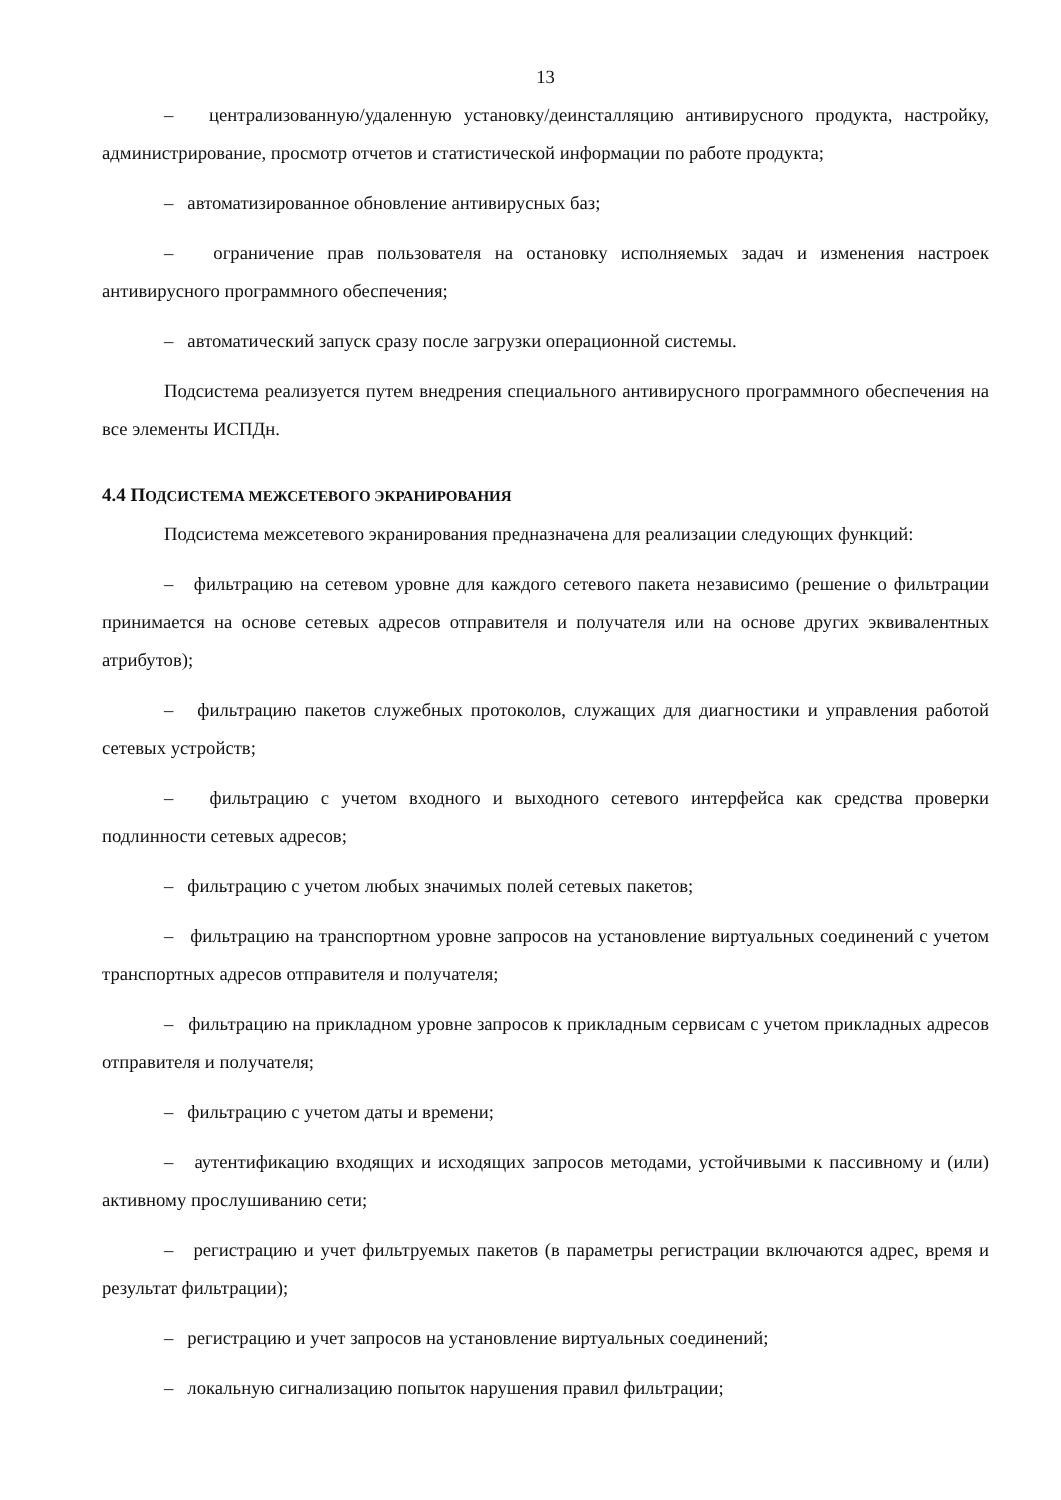13
– централизованную/удаленную установку/деинсталляцию антивирусного продукта, настройку, администрирование, просмотр отчетов и статистической информации по работе продукта;
– автоматизированное обновление антивирусных баз;
– ограничение прав пользователя на остановку исполняемых задач и изменения настроек антивирусного программного обеспечения;
– автоматический запуск сразу после загрузки операционной системы.
Подсистема реализуется путем внедрения специального антивирусного программного обеспечения на все элементы ИСПДн.
4.4 ПОДСИСТЕМА МЕЖСЕТЕВОГО ЭКРАНИРОВАНИЯ
Подсистема межсетевого экранирования предназначена для реализации следующих функций:
– фильтрацию на сетевом уровне для каждого сетевого пакета независимо (решение о фильтрации принимается на основе сетевых адресов отправителя и получателя или на основе других эквивалентных атрибутов);
– фильтрацию пакетов служебных протоколов, служащих для диагностики и управления работой сетевых устройств;
– фильтрацию с учетом входного и выходного сетевого интерфейса как средства проверки подлинности сетевых адресов;
– фильтрацию с учетом любых значимых полей сетевых пакетов;
– фильтрацию на транспортном уровне запросов на установление виртуальных соединений с учетом транспортных адресов отправителя и получателя;
– фильтрацию на прикладном уровне запросов к прикладным сервисам с учетом прикладных адресов отправителя и получателя;
– фильтрацию с учетом даты и времени;
– аутентификацию входящих и исходящих запросов методами, устойчивыми к пассивному и (или) активному прослушиванию сети;
– регистрацию и учет фильтруемых пакетов (в параметры регистрации включаются адрес, время и результат фильтрации);
– регистрацию и учет запросов на установление виртуальных соединений;
– локальную сигнализацию попыток нарушения правил фильтрации;